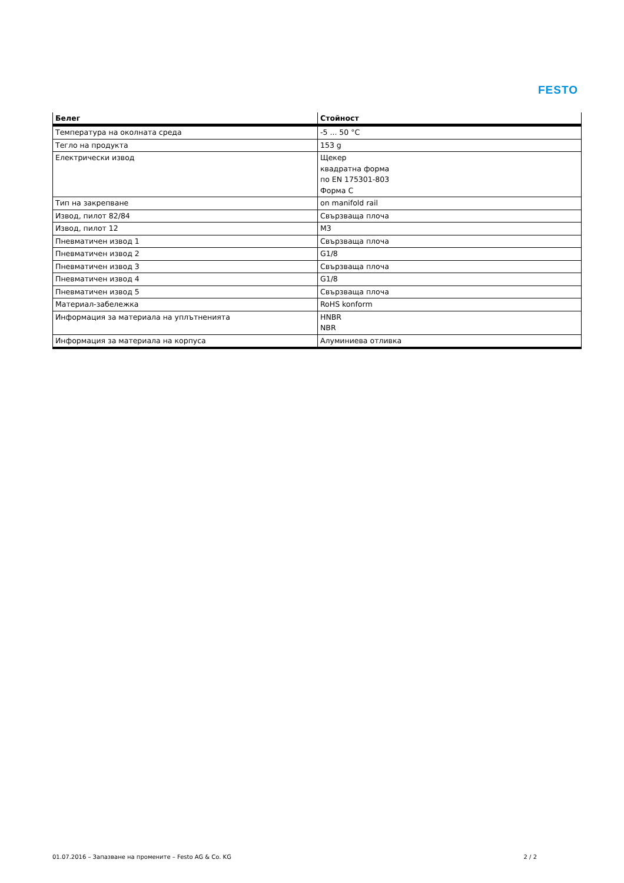FESTO
| Белег | Стойност |
| --- | --- |
| Температура на околната среда | -5 ... 50 °C |
| Тегло на продукта | 153 g |
| Електрически извод | Щекер квадратна форма по EN 175301-803 Форма C |
| Тип на закрепване | on manifold rail |
| Извод, пилот 82/84 | Свързваща плоча |
| Извод, пилот 12 | M3 |
| Пневматичен извод 1 | Свързваща плоча |
| Пневматичен извод 2 | G1/8 |
| Пневматичен извод 3 | Свързваща плоча |
| Пневматичен извод 4 | G1/8 |
| Пневматичен извод 5 | Свързваща плоча |
| Материал-забележка | RoHS konform |
| Информация за материала на уплътненията | HNBR NBR |
| Информация за материала на корпуса | Алуминиева отливка |
01.07.2016 – Запазване на промените – Festo AG & Co. KG 2 / 2